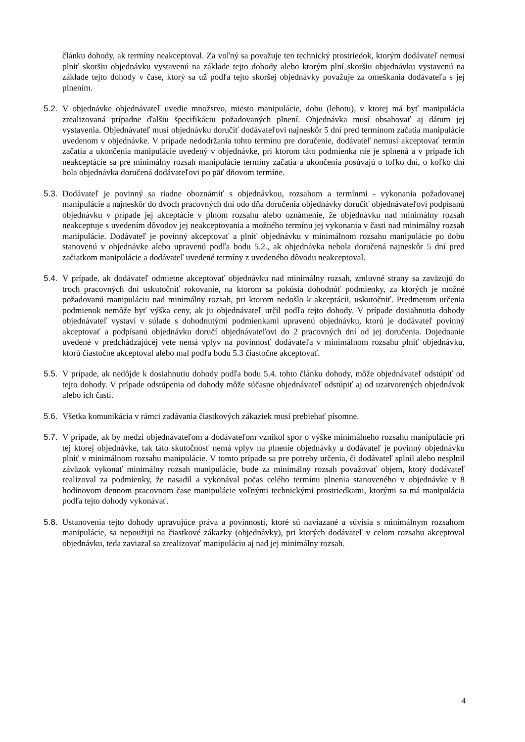článku dohody, ak termíny neakceptoval. Za voľný sa považuje ten technický prostriedok, ktorým dodávateľ nemusí plniť skoršiu objednávku vystavenú na základe tejto dohody alebo ktorým plní skoršiu objednávku vystavenú na základe tejto dohody v čase, ktorý sa už podľa tejto skoršej objednávky považuje za omeškania dodávateľa s jej plnením.
5.2. V objednávke objednávateľ uvedie množstvo, miesto manipulácie, dobu (lehotu), v ktorej má byť manipulácia zrealizovaná prípadne ďalšiu špecifikáciu požadovaných plnení. Objednávka musí obsahovať aj dátum jej vystavenia. Objednávateľ musí objednávku doručiť dodávateľovi najneskôr 5 dní pred termínom začatia manipulácie uvedenom v objednávke. V prípade nedodržania tohto termínu pre doručenie, dodávateľ nemusí akceptovať termín začatia a ukončenia manipulácie uvedený v objednávke, pri ktorom táto podmienka nie je splnená a v prípade ich neakceptácie sa pre minimálny rozsah manipulácie termíny začatia a ukončenia posúvajú o toľko dní, o koľko dní bola objednávka doručená dodávateľovi po päť dňovom termíne.
5.3. Dodávateľ je povinný sa riadne oboznámiť s objednávkou, rozsahom a termínmi - vykonania požadovanej manipulácie a najneskôr do dvoch pracovných dní odo dňa doručenia objednávky doručiť objednávateľovi podpísanú objednávku v prípade jej akceptácie v plnom rozsahu alebo oznámenie, že objednávku nad minimálny rozsah neakceptuje s uvedením dôvodov jej neakceptovania a možného termínu jej vykonania v časti nad minimálny rozsah manipulácie. Dodávateľ je povinný akceptovať a plniť objednávku v minimálnom rozsahu manipulácie po dobu stanovenú v objednávke alebo upravenú podľa bodu 5.2., ak objednávka nebola doručená najneskôr 5 dní pred začiatkom manipulácie a dodávateľ uvedené termíny z uvedeného dôvodu neakceptoval.
5.4. V prípade, ak dodávateľ odmietne akceptovať objednávku nad minimálny rozsah, zmluvné strany sa zaväzujú do troch pracovných dní uskutočniť rokovanie, na ktorom sa pokúsia dohodnúť podmienky, za ktorých je možné požadovanú manipuláciu nad minimálny rozsah, pri ktorom nedošlo k akceptácii, uskutočniť. Predmetom určenia podmienok nemôže byť výška ceny, ak ju objednávateľ určil podľa tejto dohody. V prípade dosiahnutia dohody objednávateľ vystaví v súlade s dohodnutými podmienkami upravenú objednávku, ktorú je dodávateľ povinný akceptovať a podpísanú objednávku doručí objednávateľovi do 2 pracovných dní od jej doručenia. Dojednanie uvedené v predchádzajúcej vete nemá vplyv na povinnosť dodávateľa v minimálnom rozsahu plniť objednávku, ktorú čiastočne akceptoval alebo mal podľa bodu 5.3 čiastočne akceptovať.
5.5. V prípade, ak nedôjde k dosiahnutiu dohody podľa bodu 5.4. tohto článku dohody, môže objednávateľ odstúpiť od tejto dohody. V prípade odstúpenia od dohody môže súčasne objednávateľ odstúpiť aj od uzatvorených objednávok alebo ich častí.
5.6. Všetka komunikácia v rámci zadávania čiastkových zákaziek musí prebiehať písomne.
5.7. V prípade, ak by medzi objednávateľom a dodávateľom vznikol spor o výške minimálneho rozsahu manipulácie pri tej ktorej objednávke, tak táto skutočnosť nemá vplyv na plnenie objednávky a dodávateľ je povinný objednávku plniť v minimálnom rozsahu manipulácie. V tomto prípade sa pre potreby určenia, či dodávateľ splnil alebo nesplnil záväzok vykonať minimálny rozsah manipulácie, bude za minimálny rozsah považovať objem, ktorý dodávateľ realizoval za podmienky, že nasadil a vykonával počas celého termínu plnenia stanoveného v objednávke v 8 hodinovom dennom pracovnom čase manipulácie voľnými technickými prostriedkami, ktorými sa má manipulácia podľa tejto dohody vykonávať.
5.8. Ustanovenia tejto dohody upravujúce práva a povinnosti, ktoré sú naviazané a súvisia s minimálnym rozsahom manipulácie, sa nepoužijú na čiastkové zákazky (objednávky), pri ktorých dodávateľ v celom rozsahu akceptoval objednávku, teda zaviazal sa zrealizovať manipuláciu aj nad jej minimálny rozsah.
4